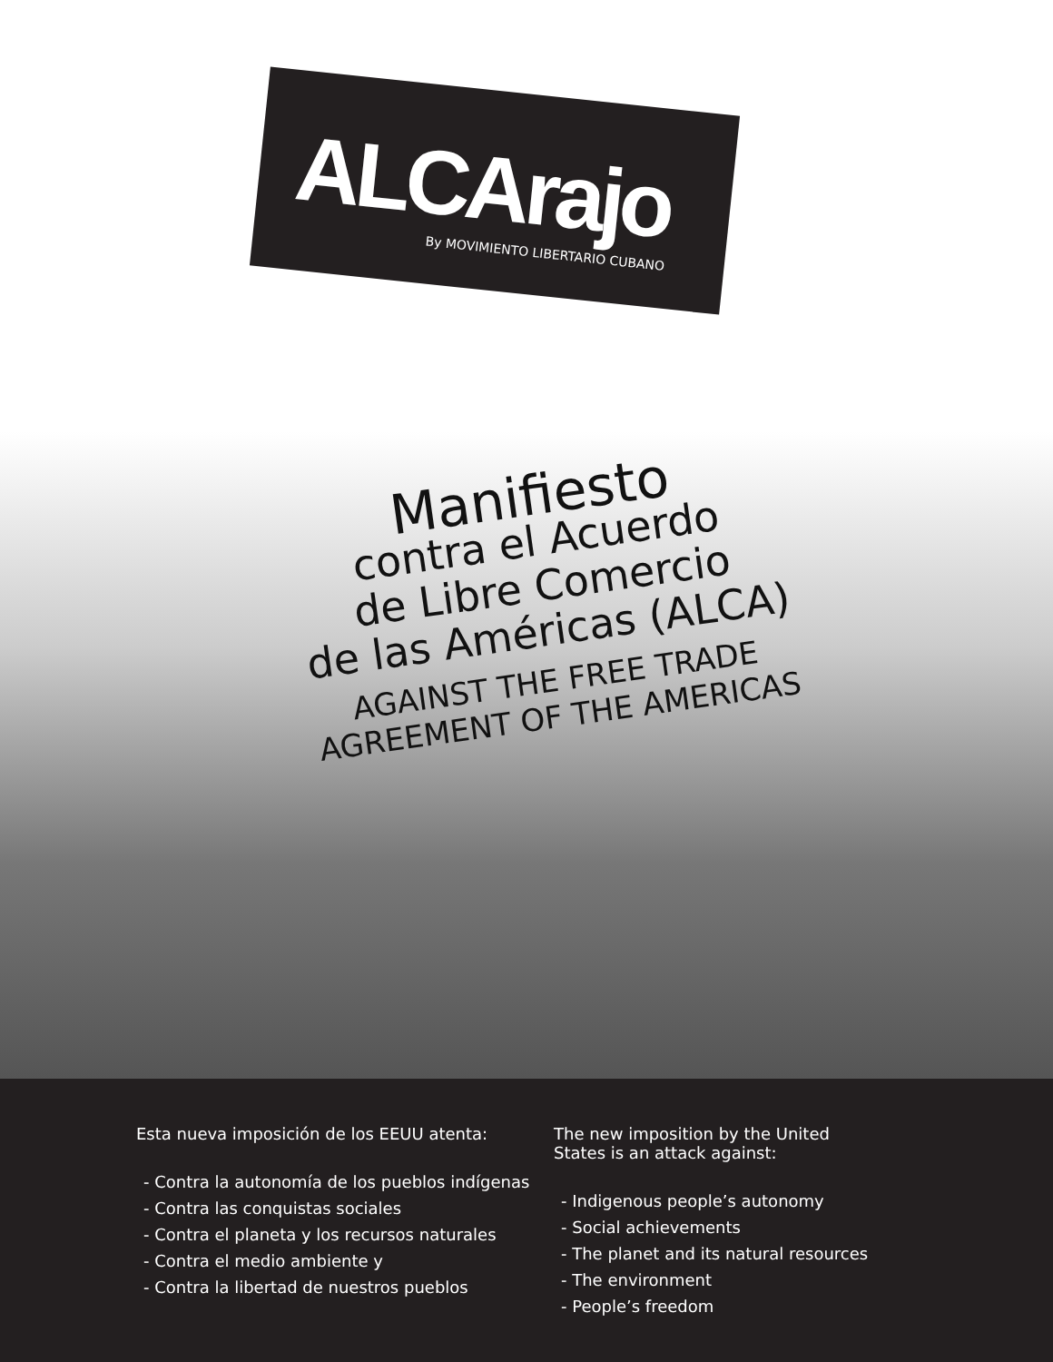ALCArajo
By MOVIMIENTO LIBERTARIO CUBANO
Manifiesto
contra el Acuerdo
de Libre Comercio
de las Américas (ALCA)
AGAINST THE FREE TRADE
AGREEMENT OF THE AMERICAS
Esta nueva imposición de los EEUU atenta:
- Contra la autonomía de los pueblos indígenas
- Contra las conquistas sociales
- Contra el planeta y los recursos naturales
- Contra el medio ambiente y
- Contra la libertad de nuestros pueblos
The new imposition by the United
States is an attack against:
- Indigenous people’s autonomy
- Social achievements
- The planet and its natural resources
- The environment
- People’s freedom